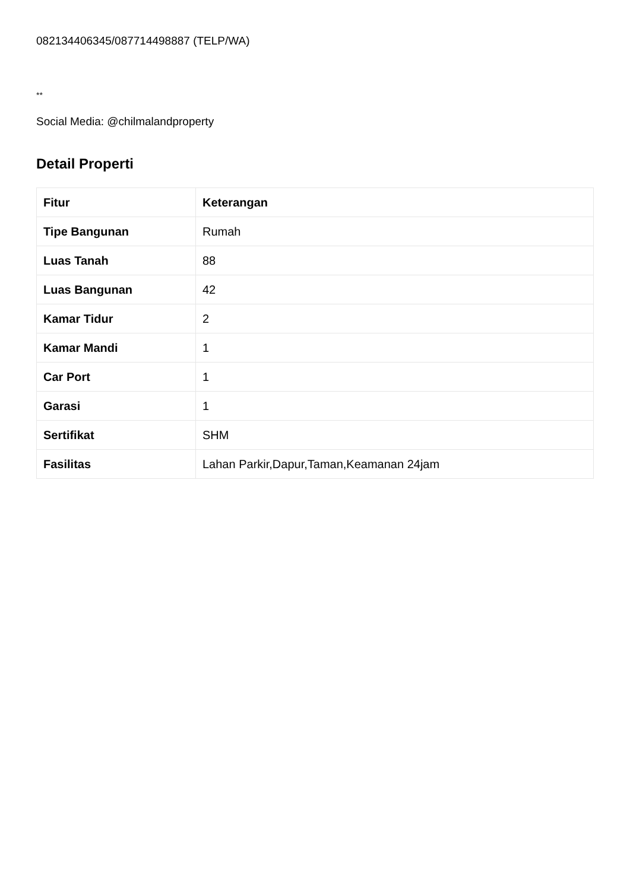082134406345/087714498887 (TELP/WA)
**
Social Media: @chilmalandproperty
Detail Properti
| Fitur | Keterangan |
| --- | --- |
| Tipe Bangunan | Rumah |
| Luas Tanah | 88 |
| Luas Bangunan | 42 |
| Kamar Tidur | 2 |
| Kamar Mandi | 1 |
| Car Port | 1 |
| Garasi | 1 |
| Sertifikat | SHM |
| Fasilitas | Lahan Parkir,Dapur,Taman,Keamanan 24jam |